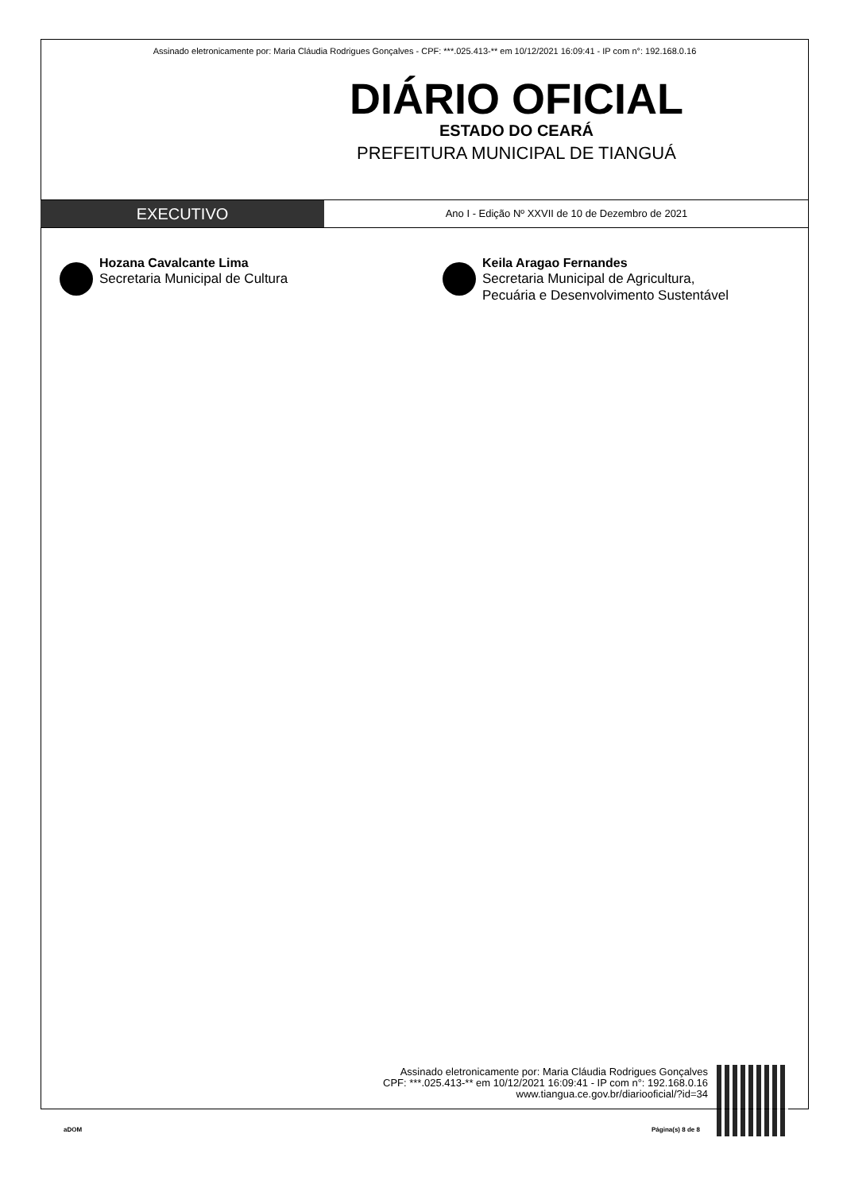Assinado eletronicamente por: Maria Cláudia Rodrigues Gonçalves - CPF: ***.025.413-** em 10/12/2021 16:09:41 - IP com n°: 192.168.0.16
DIÁRIO OFICIAL
ESTADO DO CEARÁ
PREFEITURA MUNICIPAL DE TIANGUÁ
EXECUTIVO
Ano I - Edição Nº XXVII de 10 de Dezembro de 2021
Hozana Cavalcante Lima
Secretaria Municipal de Cultura
Keila Aragao Fernandes
Secretaria Municipal de Agricultura,
Pecuária e Desenvolvimento Sustentável
Assinado eletronicamente por: Maria Cláudia Rodrigues Gonçalves
CPF: ***.025.413-** em 10/12/2021 16:09:41 - IP com n°: 192.168.0.16
www.tiangua.ce.gov.br/diariooficial/?id=34
aDOM Página(s) 8 de 8